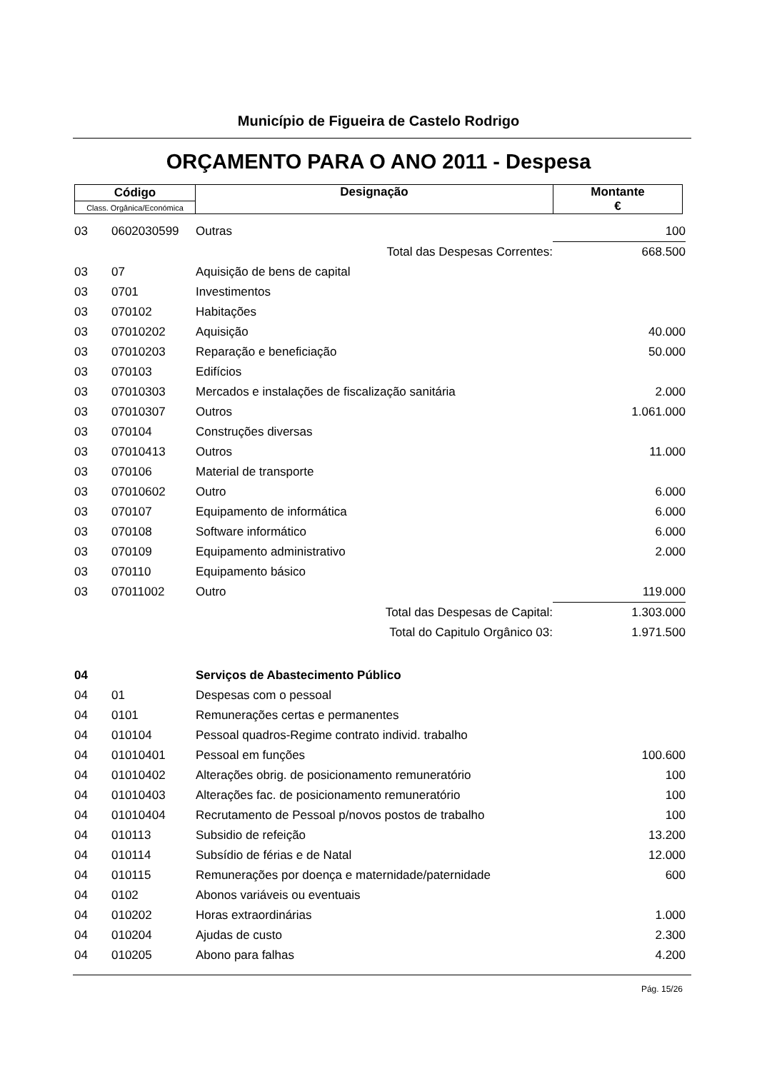Município de Figueira de Castelo Rodrigo
ORÇAMENTO PARA O ANO 2011 - Despesa
| Código | Designação | Montante € |
| Class. Orgânica/Económica | | |
| 03 | 0602030599 | Outras | 100 |
| | | Total das Despesas Correntes: | 668.500 |
| 03 | 07 | Aquisição de bens de capital | |
| 03 | 0701 | Investimentos | |
| 03 | 070102 | Habitações | |
| 03 | 07010202 | Aquisição | 40.000 |
| 03 | 07010203 | Reparação e beneficiação | 50.000 |
| 03 | 070103 | Edifícios | |
| 03 | 07010303 | Mercados e instalações de fiscalização sanitária | 2.000 |
| 03 | 07010307 | Outros | 1.061.000 |
| 03 | 070104 | Construções diversas | |
| 03 | 07010413 | Outros | 11.000 |
| 03 | 070106 | Material de transporte | |
| 03 | 07010602 | Outro | 6.000 |
| 03 | 070107 | Equipamento de informática | 6.000 |
| 03 | 070108 | Software informático | 6.000 |
| 03 | 070109 | Equipamento administrativo | 2.000 |
| 03 | 070110 | Equipamento básico | |
| 03 | 07011002 | Outro | 119.000 |
| | | Total das Despesas de Capital: | 1.303.000 |
| | | Total do Capitulo Orgânico 03: | 1.971.500 |
| 04 | | Serviços de Abastecimento Público | |
| 04 | 01 | Despesas com o pessoal | |
| 04 | 0101 | Remunerações certas e permanentes | |
| 04 | 010104 | Pessoal quadros-Regime contrato individ. trabalho | |
| 04 | 01010401 | Pessoal em funções | 100.600 |
| 04 | 01010402 | Alterações obrig. de posicionamento remuneratório | 100 |
| 04 | 01010403 | Alterações fac. de posicionamento remuneratório | 100 |
| 04 | 01010404 | Recrutamento de Pessoal p/novos postos de trabalho | 100 |
| 04 | 010113 | Subsidio de refeição | 13.200 |
| 04 | 010114 | Subsídio de férias e de Natal | 12.000 |
| 04 | 010115 | Remunerações por doença e maternidade/paternidade | 600 |
| 04 | 0102 | Abonos variáveis ou eventuais | |
| 04 | 010202 | Horas extraordinárias | 1.000 |
| 04 | 010204 | Ajudas de custo | 2.300 |
| 04 | 010205 | Abono para falhas | 4.200 |
Pág. 15/26